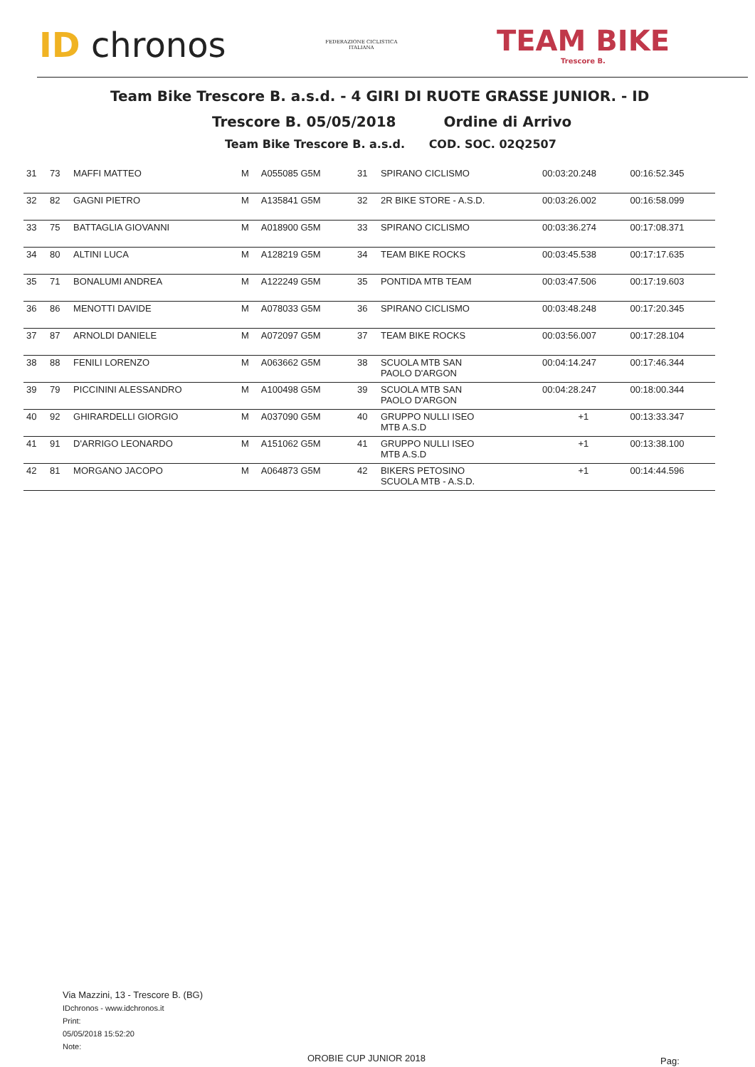ID chronos
FEDERAZIONE CICLISTICA
ITALIANA
TEAM BIKE
Trescore B.
Team Bike Trescore B. a.s.d. - 4 GIRI DI RUOTE GRASSE JUNIOR. - ID
Trescore B. 05/05/2018 Ordine di Arrivo
Team Bike Trescore B. a.s.d. COD. SOC. 02Q2507
| 31 | 73 | MAFFI MATTEO | M | A055085 G5M | 31 | SPIRANO CICLISMO | 00:03:20.248 | 00:16:52.345 |
| 32 | 82 | GAGNI PIETRO | M | A135841 G5M | 32 | 2R BIKE STORE - A.S.D. | 00:03:26.002 | 00:16:58.099 |
| 33 | 75 | BATTAGLIA GIOVANNI | M | A018900 G5M | 33 | SPIRANO CICLISMO | 00:03:36.274 | 00:17:08.371 |
| 34 | 80 | ALTINI LUCA | M | A128219 G5M | 34 | TEAM BIKE ROCKS | 00:03:45.538 | 00:17:17.635 |
| 35 | 71 | BONALUMI ANDREA | M | A122249 G5M | 35 | PONTIDA MTB TEAM | 00:03:47.506 | 00:17:19.603 |
| 36 | 86 | MENOTTI DAVIDE | M | A078033 G5M | 36 | SPIRANO CICLISMO | 00:03:48.248 | 00:17:20.345 |
| 37 | 87 | ARNOLDI DANIELE | M | A072097 G5M | 37 | TEAM BIKE ROCKS | 00:03:56.007 | 00:17:28.104 |
| 38 | 88 | FENILI LORENZO | M | A063662 G5M | 38 | SCUOLA MTB SAN PAOLO D'ARGON | 00:04:14.247 | 00:17:46.344 |
| 39 | 79 | PICCININI ALESSANDRO | M | A100498 G5M | 39 | SCUOLA MTB SAN PAOLO D'ARGON | 00:04:28.247 | 00:18:00.344 |
| 40 | 92 | GHIRARDELLI GIORGIO | M | A037090 G5M | 40 | GRUPPO NULLI ISEO MTB A.S.D | +1 | 00:13:33.347 |
| 41 | 91 | D'ARRIGO LEONARDO | M | A151062 G5M | 41 | GRUPPO NULLI ISEO MTB A.S.D | +1 | 00:13:38.100 |
| 42 | 81 | MORGANO JACOPO | M | A064873 G5M | 42 | BIKERS PETOSINO SCUOLA MTB - A.S.D. | +1 | 00:14:44.596 |
Via Mazzini, 13 - Trescore B. (BG)
IDchronos - www.idchronos.it
Print:
05/05/2018 15:52:20
Note:
OROBIE CUP JUNIOR 2018 Pag: